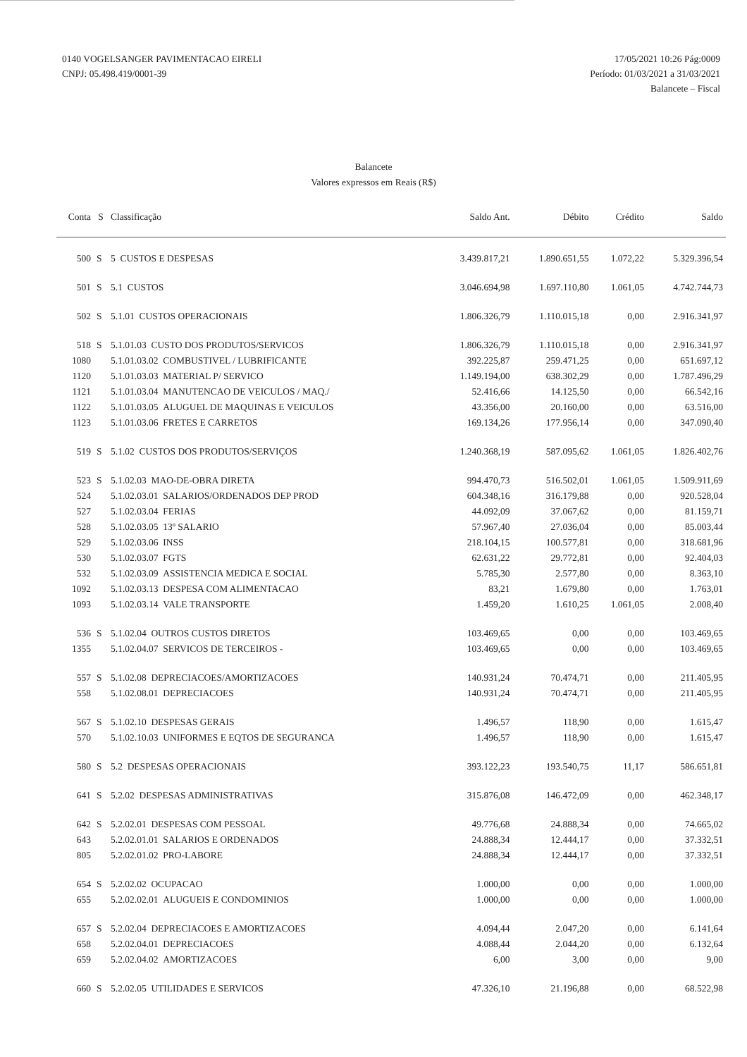0140 VOGELSANGER PAVIMENTACAO EIRELI
CNPJ: 05.498.419/0001-39
17/05/2021 10:26 Pág:0009
Período: 01/03/2021 a 31/03/2021
Balancete – Fiscal
Balancete
Valores expressos em Reais (R$)
| Conta | S | Classificação | Saldo Ant. | Débito | Crédito | Saldo |
| --- | --- | --- | --- | --- | --- | --- |
| 500 | S | 5 CUSTOS E DESPESAS | 3.439.817,21 | 1.890.651,55 | 1.072,22 | 5.329.396,54 |
| 501 | S | 5.1 CUSTOS | 3.046.694,98 | 1.697.110,80 | 1.061,05 | 4.742.744,73 |
| 502 | S | 5.1.01 CUSTOS OPERACIONAIS | 1.806.326,79 | 1.110.015,18 | 0,00 | 2.916.341,97 |
| 518 | S | 5.1.01.03 CUSTO DOS PRODUTOS/SERVICOS | 1.806.326,79 | 1.110.015,18 | 0,00 | 2.916.341,97 |
| 1080 | | 5.1.01.03.02 COMBUSTIVEL / LUBRIFICANTE | 392.225,87 | 259.471,25 | 0,00 | 651.697,12 |
| 1120 | | 5.1.01.03.03 MATERIAL P/ SERVICO | 1.149.194,00 | 638.302,29 | 0,00 | 1.787.496,29 |
| 1121 | | 5.1.01.03.04 MANUTENCAO DE VEICULOS / MAQ./ | 52.416,66 | 14.125,50 | 0,00 | 66.542,16 |
| 1122 | | 5.1.01.03.05 ALUGUEL DE MAQUINAS E VEICULOS | 43.356,00 | 20.160,00 | 0,00 | 63.516,00 |
| 1123 | | 5.1.01.03.06 FRETES E CARRETOS | 169.134,26 | 177.956,14 | 0,00 | 347.090,40 |
| 519 | S | 5.1.02 CUSTOS DOS PRODUTOS/SERVIÇOS | 1.240.368,19 | 587.095,62 | 1.061,05 | 1.826.402,76 |
| 523 | S | 5.1.02.03 MAO-DE-OBRA DIRETA | 994.470,73 | 516.502,01 | 1.061,05 | 1.509.911,69 |
| 524 | | 5.1.02.03.01 SALARIOS/ORDENADOS DEP PROD | 604.348,16 | 316.179,88 | 0,00 | 920.528,04 |
| 527 | | 5.1.02.03.04 FERIAS | 44.092,09 | 37.067,62 | 0,00 | 81.159,71 |
| 528 | | 5.1.02.03.05 13º SALARIO | 57.967,40 | 27.036,04 | 0,00 | 85.003,44 |
| 529 | | 5.1.02.03.06 INSS | 218.104,15 | 100.577,81 | 0,00 | 318.681,96 |
| 530 | | 5.1.02.03.07 FGTS | 62.631,22 | 29.772,81 | 0,00 | 92.404,03 |
| 532 | | 5.1.02.03.09 ASSISTENCIA MEDICA E SOCIAL | 5.785,30 | 2.577,80 | 0,00 | 8.363,10 |
| 1092 | | 5.1.02.03.13 DESPESA COM ALIMENTACAO | 83,21 | 1.679,80 | 0,00 | 1.763,01 |
| 1093 | | 5.1.02.03.14 VALE TRANSPORTE | 1.459,20 | 1.610,25 | 1.061,05 | 2.008,40 |
| 536 | S | 5.1.02.04 OUTROS CUSTOS DIRETOS | 103.469,65 | 0,00 | 0,00 | 103.469,65 |
| 1355 | | 5.1.02.04.07 SERVICOS DE TERCEIROS - | 103.469,65 | 0,00 | 0,00 | 103.469,65 |
| 557 | S | 5.1.02.08 DEPRECIACOES/AMORTIZACOES | 140.931,24 | 70.474,71 | 0,00 | 211.405,95 |
| 558 | | 5.1.02.08.01 DEPRECIACOES | 140.931,24 | 70.474,71 | 0,00 | 211.405,95 |
| 567 | S | 5.1.02.10 DESPESAS GERAIS | 1.496,57 | 118,90 | 0,00 | 1.615,47 |
| 570 | | 5.1.02.10.03 UNIFORMES E EQTOS DE SEGURANCA | 1.496,57 | 118,90 | 0,00 | 1.615,47 |
| 580 | S | 5.2 DESPESAS OPERACIONAIS | 393.122,23 | 193.540,75 | 11,17 | 586.651,81 |
| 641 | S | 5.2.02 DESPESAS ADMINISTRATIVAS | 315.876,08 | 146.472,09 | 0,00 | 462.348,17 |
| 642 | S | 5.2.02.01 DESPESAS COM PESSOAL | 49.776,68 | 24.888,34 | 0,00 | 74.665,02 |
| 643 | | 5.2.02.01.01 SALARIOS E ORDENADOS | 24.888,34 | 12.444,17 | 0,00 | 37.332,51 |
| 805 | | 5.2.02.01.02 PRO-LABORE | 24.888,34 | 12.444,17 | 0,00 | 37.332,51 |
| 654 | S | 5.2.02.02 OCUPACAO | 1.000,00 | 0,00 | 0,00 | 1.000,00 |
| 655 | | 5.2.02.02.01 ALUGUEIS E CONDOMINIOS | 1.000,00 | 0,00 | 0,00 | 1.000,00 |
| 657 | S | 5.2.02.04 DEPRECIACOES E AMORTIZACOES | 4.094,44 | 2.047,20 | 0,00 | 6.141,64 |
| 658 | | 5.2.02.04.01 DEPRECIACOES | 4.088,44 | 2.044,20 | 0,00 | 6.132,64 |
| 659 | | 5.2.02.04.02 AMORTIZACOES | 6,00 | 3,00 | 0,00 | 9,00 |
| 660 | S | 5.2.02.05 UTILIDADES E SERVICOS | 47.326,10 | 21.196,88 | 0,00 | 68.522,98 |